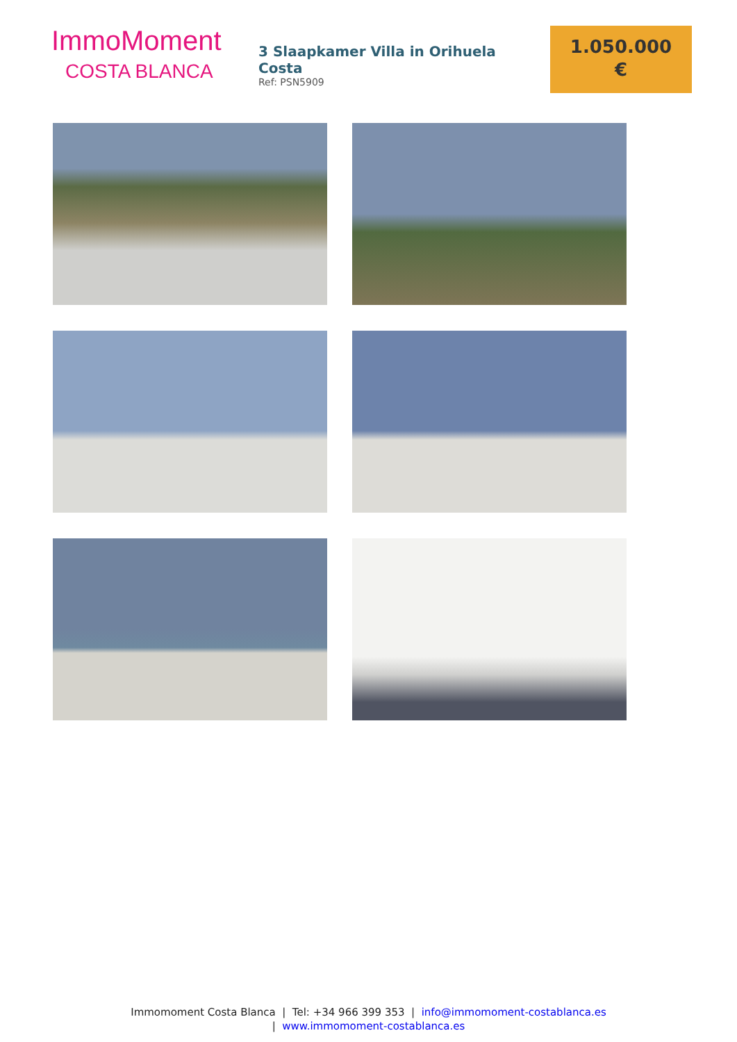ImmoMoment
COSTA BLANCA
3 Slaapkamer Villa in Orihuela Costa
Ref: PSN5909
1.050.000
€
Immomoment Costa Blanca | Tel: +34 966 399 353 | info@immomoment-costablanca.es
| www.immomoment-costablanca.es